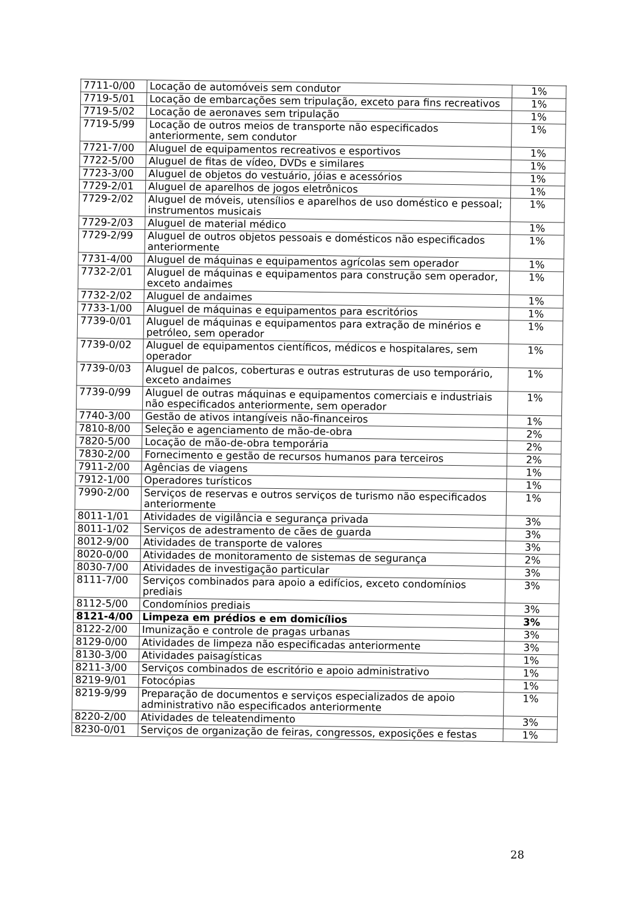| 7711-0/00 | Locação de automóveis sem condutor | 1% |
| 7719-5/01 | Locação de embarcações sem tripulação, exceto para fins recreativos | 1% |
| 7719-5/02 | Locação de aeronaves sem tripulação | 1% |
| 7719-5/99 | Locação de outros meios de transporte não especificados anteriormente, sem condutor | 1% |
| 7721-7/00 | Aluguel de equipamentos recreativos e esportivos | 1% |
| 7722-5/00 | Aluguel de fitas de vídeo, DVDs e similares | 1% |
| 7723-3/00 | Aluguel de objetos do vestuário, jóias e acessórios | 1% |
| 7729-2/01 | Aluguel de aparelhos de jogos eletrônicos | 1% |
| 7729-2/02 | Aluguel de móveis, utensílios e aparelhos de uso doméstico e pessoal; instrumentos musicais | 1% |
| 7729-2/03 | Aluguel de material médico | 1% |
| 7729-2/99 | Aluguel de outros objetos pessoais e domésticos não especificados anteriormente | 1% |
| 7731-4/00 | Aluguel de máquinas e equipamentos agrícolas sem operador | 1% |
| 7732-2/01 | Aluguel de máquinas e equipamentos para construção sem operador, exceto andaimes | 1% |
| 7732-2/02 | Aluguel de andaimes | 1% |
| 7733-1/00 | Aluguel de máquinas e equipamentos para escritórios | 1% |
| 7739-0/01 | Aluguel de máquinas e equipamentos para extração de minérios e petróleo, sem operador | 1% |
| 7739-0/02 | Aluguel de equipamentos científicos, médicos e hospitalares, sem operador | 1% |
| 7739-0/03 | Aluguel de palcos, coberturas e outras estruturas de uso temporário, exceto andaimes | 1% |
| 7739-0/99 | Aluguel de outras máquinas e equipamentos comerciais e industriais não especificados anteriormente, sem operador | 1% |
| 7740-3/00 | Gestão de ativos intangíveis não-financeiros | 1% |
| 7810-8/00 | Seleção e agenciamento de mão-de-obra | 2% |
| 7820-5/00 | Locação de mão-de-obra temporária | 2% |
| 7830-2/00 | Fornecimento e gestão de recursos humanos para terceiros | 2% |
| 7911-2/00 | Agências de viagens | 1% |
| 7912-1/00 | Operadores turísticos | 1% |
| 7990-2/00 | Serviços de reservas e outros serviços de turismo não especificados anteriormente | 1% |
| 8011-1/01 | Atividades de vigilância e segurança privada | 3% |
| 8011-1/02 | Serviços de adestramento de cães de guarda | 3% |
| 8012-9/00 | Atividades de transporte de valores | 3% |
| 8020-0/00 | Atividades de monitoramento de sistemas de segurança | 2% |
| 8030-7/00 | Atividades de investigação particular | 3% |
| 8111-7/00 | Serviços combinados para apoio a edifícios, exceto condomínios prediais | 3% |
| 8112-5/00 | Condomínios prediais | 3% |
| 8121-4/00 | Limpeza em prédios e em domicílios | 3% |
| 8122-2/00 | Imunização e controle de pragas urbanas | 3% |
| 8129-0/00 | Atividades de limpeza não especificadas anteriormente | 3% |
| 8130-3/00 | Atividades paisagísticas | 1% |
| 8211-3/00 | Serviços combinados de escritório e apoio administrativo | 1% |
| 8219-9/01 | Fotocópias | 1% |
| 8219-9/99 | Preparação de documentos e serviços especializados de apoio administrativo não especificados anteriormente | 1% |
| 8220-2/00 | Atividades de teleatendimento | 3% |
| 8230-0/01 | Serviços de organização de feiras, congressos, exposições e festas | 1% |
28